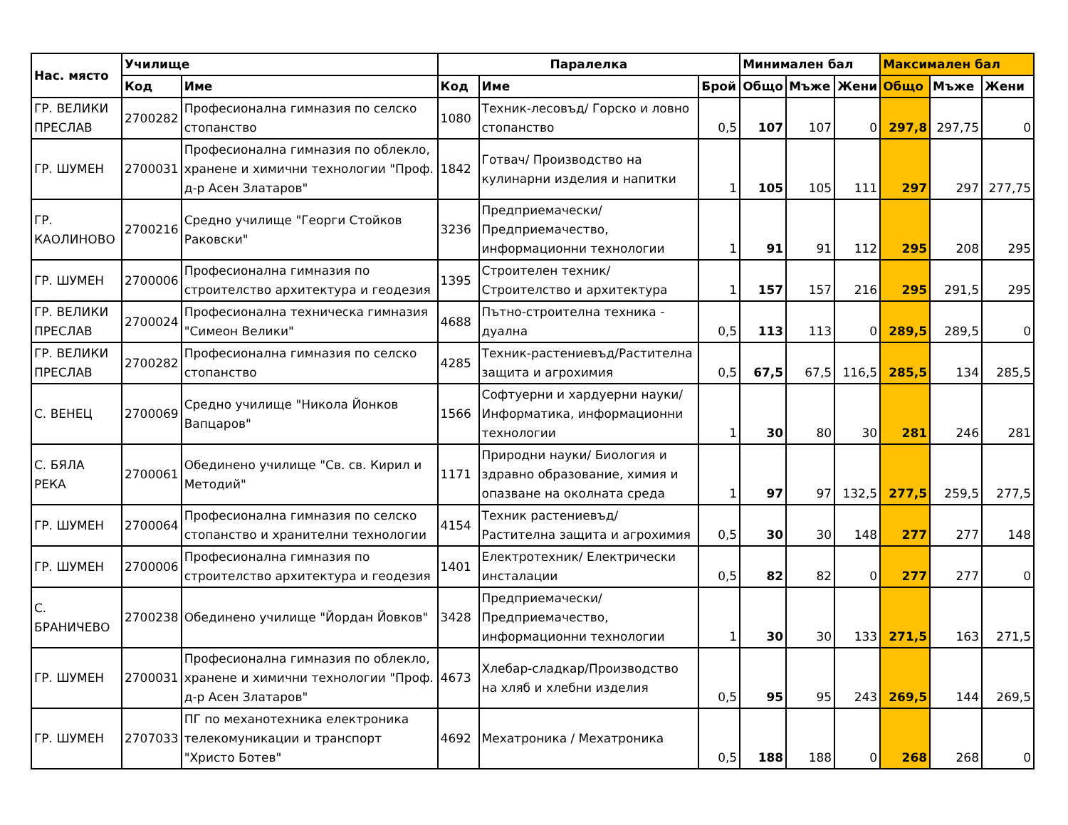| Нас. място | Училище | | Паралелка | | | Минимален бал | | | Максимален бал | | |
| --- | --- | --- | --- | --- | --- | --- | --- | --- | --- | --- | --- |
| | Код | Име | Код | Име | Брой | Общо | Мъже | Жени | Общо | Мъже | Жени |
| ГР. ВЕЛИКИ ПРЕСЛАВ | 2700282 | Професионална гимназия по селско стопанство | 1080 | Техник-лесовъд/ Горско и ловно стопанство | 0,5 | 107 | 107 | 0 | 297,8 | 297,75 | 0 |
| ГР. ШУМЕН | 2700031 | Професионална гимназия по облекло, хранене и химични технологии "Проф. д-р Асен Златаров" | 1842 | Готвач/ Производство на кулинарни изделия и напитки | 1 | 105 | 105 | 111 | 297 | 297 | 277,75 |
| ГР. КАОЛИНОВО | 2700216 | Средно училище "Георги Стойков Раковски" | 3236 | Предприемачески/ Предприемачество, информационни технологии | 1 | 91 | 91 | 112 | 295 | 208 | 295 |
| ГР. ШУМЕН | 2700006 | Професионална гимназия по строителство архитектура и геодезия | 1395 | Строителен техник/ Строителство и архитектура | 1 | 157 | 157 | 216 | 295 | 291,5 | 295 |
| ГР. ВЕЛИКИ ПРЕСЛАВ | 2700024 | Професионална техническа гимназия "Симеон Велики" | 4688 | Пътно-строителна техника - дуална | 0,5 | 113 | 113 | 0 | 289,5 | 289,5 | 0 |
| ГР. ВЕЛИКИ ПРЕСЛАВ | 2700282 | Професионална гимназия по селско стопанство | 4285 | Техник-растениевъд/Растителна защита и агрохимия | 0,5 | 67,5 | 67,5 | 116,5 | 285,5 | 134 | 285,5 |
| С. ВЕНЕЦ | 2700069 | Средно училище "Никола Йонков Вапцаров" | 1566 | Софтуерни и хардуерни науки/ Информатика, информационни технологии | 1 | 30 | 80 | 30 | 281 | 246 | 281 |
| С. БЯЛА РЕКА | 2700061 | Обединено училище "Св. св. Кирил и Методий" | 1171 | Природни науки/ Биология и здравно образование, химия и опазване на околната среда | 1 | 97 | 97 | 132,5 | 277,5 | 259,5 | 277,5 |
| ГР. ШУМЕН | 2700064 | Професионална гимназия по селско стопанство и хранителни технологии | 4154 | Техник растениевъд/ Растителна защита и агрохимия | 0,5 | 30 | 30 | 148 | 277 | 277 | 148 |
| ГР. ШУМЕН | 2700006 | Професионална гимназия по строителство архитектура и геодезия | 1401 | Електротехник/ Електрически инсталации | 0,5 | 82 | 82 | 0 | 277 | 277 | 0 |
| С. БРАНИЧЕВО | 2700238 | Обединено училище "Йордан Йовков" | 3428 | Предприемачески/ Предприемачество, информационни технологии | 1 | 30 | 30 | 133 | 271,5 | 163 | 271,5 |
| ГР. ШУМЕН | 2700031 | Професионална гимназия по облекло, хранене и химични технологии "Проф. д-р Асен Златаров" | 4673 | Хлебар-сладкар/Производство на хляб и хлебни изделия | 0,5 | 95 | 95 | 243 | 269,5 | 144 | 269,5 |
| ГР. ШУМЕН | 2707033 | ПГ по механотехника електроника телекомуникации и транспорт "Христо Ботев" | 4692 | Мехатроника / Мехатроника | 0,5 | 188 | 188 | 0 | 268 | 268 | 0 |